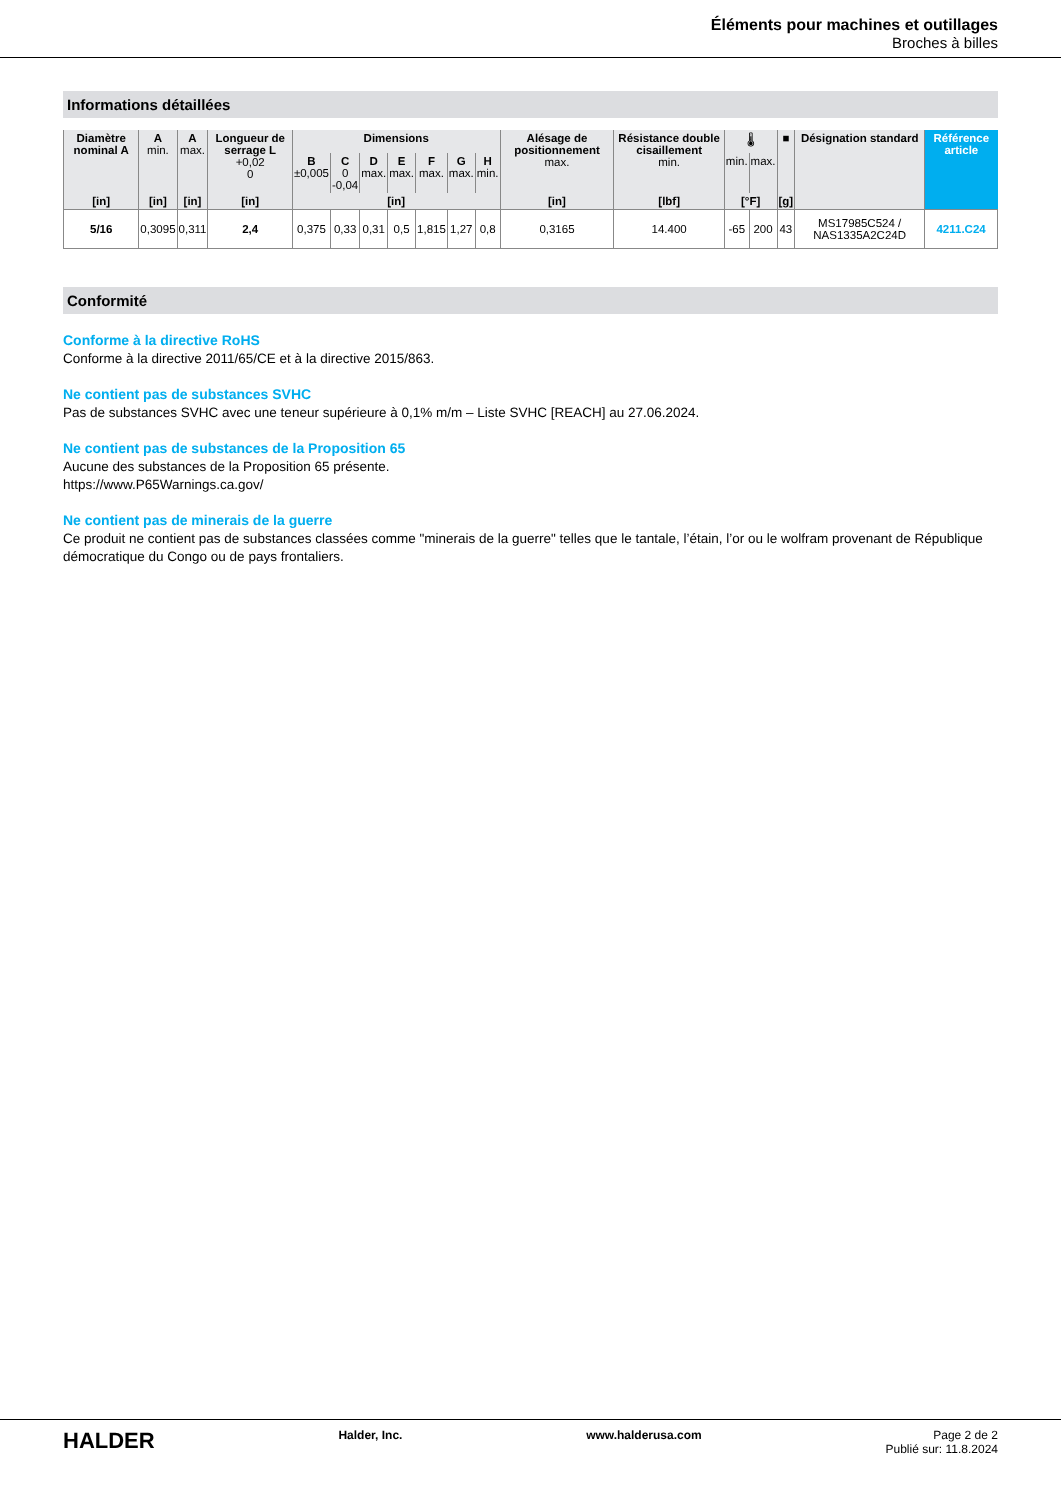Éléments pour machines et outillages
Broches à billes
Informations détaillées
| Diamètre nominal A | A min. | A max. | Longueur de serrage L +0,02 0 | Dimensions | | | | | | | Alésage de positionnement max. | Résistance double cisaillement min. | 🌡 | | ■ | Désignation standard | Référence article |
| --- | --- | --- | --- | --- | --- | --- | --- | --- | --- | --- | --- | --- | --- | --- | --- | --- | --- |
| | | | | B ±0,005 | C 0 -0,04 | D max. | E max. | F max. | G max. | H min. | | | min. | max. | | | |
| [in] | [in] | [in] | [in] | [in] | | | | | | | [in] | [lbf] | [°F] | | [g] | | |
| 5/16 | 0,3095 | 0,311 | 2,4 | 0,375 | 0,33 | 0,31 | 0,5 | 1,815 | 1,27 | 0,8 | 0,3165 | 14.400 | -65 | 200 | 43 | MS17985C524 / NAS1335A2C24D | 4211.C24 |
Conformité
Conforme à la directive RoHS
Conforme à la directive 2011/65/CE et à la directive 2015/863.
Ne contient pas de substances SVHC
Pas de substances SVHC avec une teneur supérieure à 0,1% m/m – Liste SVHC [REACH] au 27.06.2024.
Ne contient pas de substances de la Proposition 65
Aucune des substances de la Proposition 65 présente.
https://www.P65Warnings.ca.gov/
Ne contient pas de minerais de la guerre
Ce produit ne contient pas de substances classées comme "minerais de la guerre" telles que le tantale, l’étain, l’or ou le wolfram provenant de République démocratique du Congo ou de pays frontaliers.
HALDER
Halder, Inc. www.halderusa.com Page 2 de 2
Publié sur: 11.8.2024